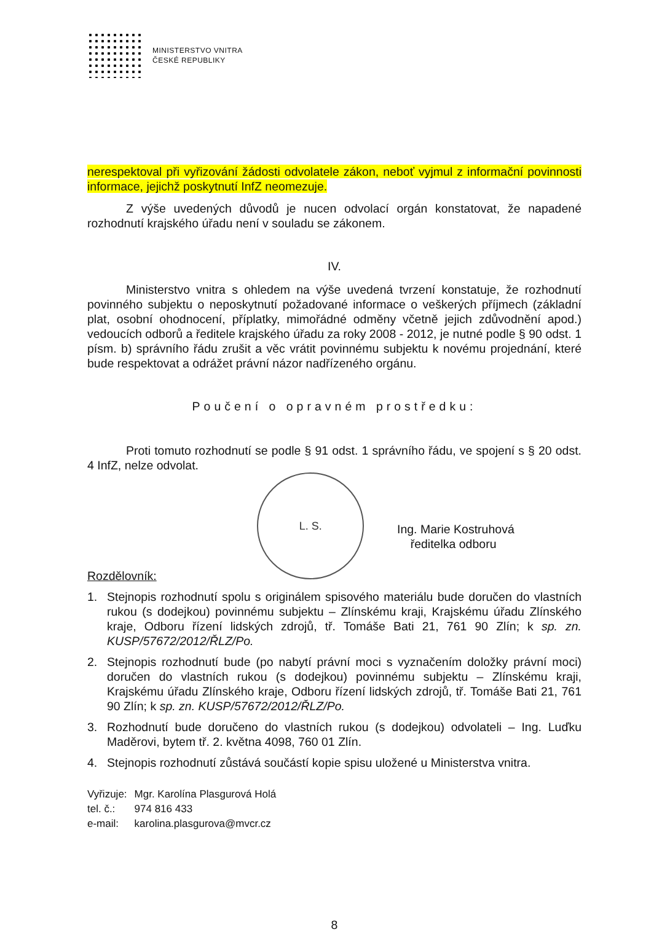MINISTERSTVO VNITRA
ČESKÉ REPUBLIKY
nerespektoval při vyřizování žádosti odvolatele zákon, neboť vyjmul z informační povinnosti informace, jejichž poskytnutí InfZ neomezuje.
Z výše uvedených důvodů je nucen odvolací orgán konstatovat, že napadené rozhodnutí krajského úřadu není v souladu se zákonem.
IV.
Ministerstvo vnitra s ohledem na výše uvedená tvrzení konstatuje, že rozhodnutí povinného subjektu o neposkytnutí požadované informace o veškerých příjmech (základní plat, osobní ohodnocení, příplatky, mimořádné odměny včetně jejich zdůvodnění apod.) vedoucích odborů a ředitele krajského úřadu za roky 2008 - 2012, je nutné podle § 90 odst. 1 písm. b) správního řádu zrušit a věc vrátit povinnému subjektu k novému projednání, které bude respektovat a odrážet právní názor nadřízeného orgánu.
Poučení o opravném prostředku:
Proti tomuto rozhodnutí se podle § 91 odst. 1 správního řádu, ve spojení s § 20 odst. 4 InfZ, nelze odvolat.
Rozdělovník:
L. S.
Ing. Marie Kostruhová
ředitelka odboru
1. Stejnopis rozhodnutí spolu s originálem spisového materiálu bude doručen do vlastních rukou (s dodejkou) povinnému subjektu – Zlínskému kraji, Krajskému úřadu Zlínského kraje, Odboru řízení lidských zdrojů, tř. Tomáše Bati 21, 761 90 Zlín; k sp. zn. KUSP/57672/2012/ŘLZ/Po.
2. Stejnopis rozhodnutí bude (po nabytí právní moci s vyznačením doložky právní moci) doručen do vlastních rukou (s dodejkou) povinnému subjektu – Zlínskému kraji, Krajskému úřadu Zlínského kraje, Odboru řízení lidských zdrojů, tř. Tomáše Bati 21, 761 90 Zlín; k sp. zn. KUSP/57672/2012/ŘLZ/Po.
3. Rozhodnutí bude doručeno do vlastních rukou (s dodejkou) odvolateli – Ing. Luďku Maděrovi, bytem tř. 2. května 4098, 760 01 Zlín.
4. Stejnopis rozhodnutí zůstává součástí kopie spisu uložené u Ministerstva vnitra.
| Vyřizuje: | Mgr. Karolína Plasgurová Holá |
| tel. č.: | 974 816 433 |
| e-mail: | karolina.plasgurova@mvcr.cz |
8